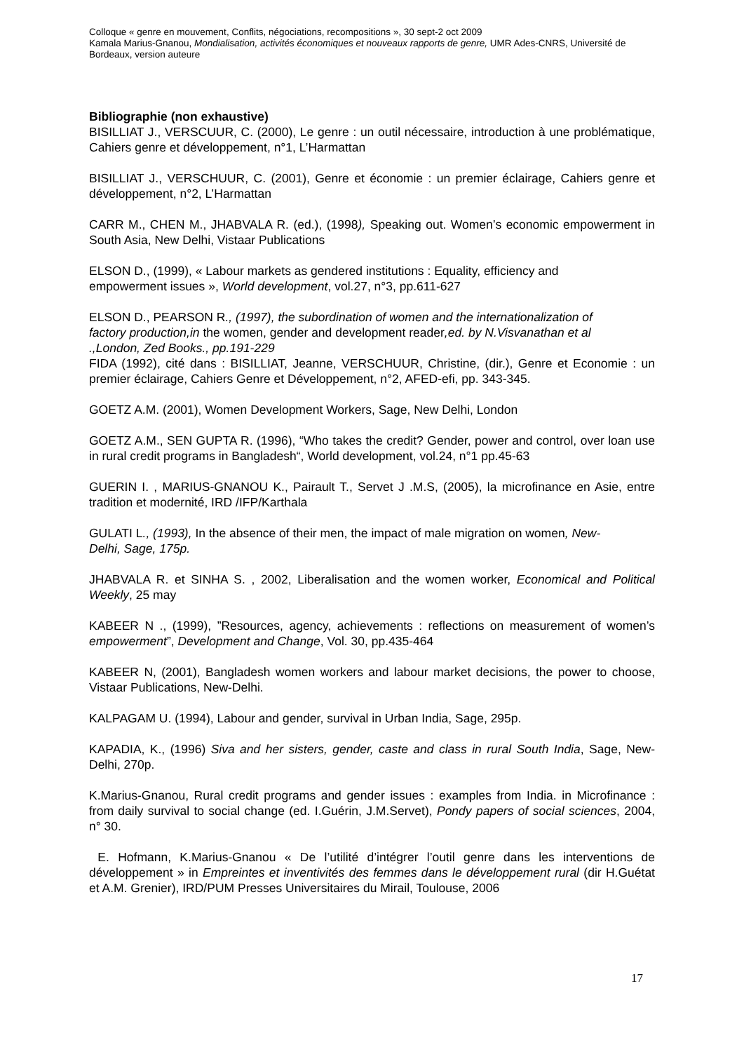Colloque « genre en mouvement, Conflits, négociations, recompositions », 30 sept-2 oct 2009
Kamala Marius-Gnanou, Mondialisation, activités économiques et nouveaux rapports de genre, UMR Ades-CNRS, Université de Bordeaux, version auteure
Bibliographie (non exhaustive)
BISILLIAT J., VERSCUUR, C. (2000), Le genre : un outil nécessaire, introduction à une problématique, Cahiers genre et développement, n°1, L’Harmattan
BISILLIAT J., VERSCHUUR, C. (2001), Genre et économie : un premier éclairage, Cahiers genre et développement, n°2, L’Harmattan
CARR M., CHEN M., JHABVALA R. (ed.), (1998), Speaking out. Women’s economic empowerment in South Asia, New Delhi, Vistaar Publications
ELSON D., (1999), « Labour markets as gendered institutions : Equality, efficiency and empowerment issues », World development, vol.27, n°3, pp.611-627
ELSON D., PEARSON R., (1997), the subordination of women and the internationalization of factory production,in the women, gender and development reader,ed. by N.Visvanathan et al .,London, Zed Books., pp.191-229
FIDA (1992), cité dans : BISILLIAT, Jeanne, VERSCHUUR, Christine, (dir.), Genre et Economie : un premier éclairage, Cahiers Genre et Développement, n°2, AFED-efi, pp. 343-345.
GOETZ A.M. (2001), Women Development Workers, Sage, New Delhi, London
GOETZ A.M., SEN GUPTA R. (1996), “Who takes the credit? Gender, power and control, over loan use in rural credit programs in Bangladesh“, World development, vol.24, n°1 pp.45-63
GUERIN I. , MARIUS-GNANOU K., Pairault T., Servet J .M.S, (2005), la microfinance en Asie, entre tradition et modernité, IRD /IFP/Karthala
GULATI L., (1993), In the absence of their men, the impact of male migration on women, New-Delhi, Sage, 175p.
JHABVALA R. et SINHA S. , 2002, Liberalisation and the women worker, Economical and Political Weekly, 25 may
KABEER N ., (1999), ”Resources, agency, achievements : reflections on measurement of women’s empowerment”, Development and Change, Vol. 30, pp.435-464
KABEER N, (2001), Bangladesh women workers and labour market decisions, the power to choose, Vistaar Publications, New-Delhi.
KALPAGAM U. (1994), Labour and gender, survival in Urban India, Sage, 295p.
KAPADIA, K., (1996) Siva and her sisters, gender, caste and class in rural South India, Sage, New-Delhi, 270p.
K.Marius-Gnanou, Rural credit programs and gender issues : examples from India. in Microfinance : from daily survival to social change (ed. I.Guérin, J.M.Servet), Pondy papers of social sciences, 2004, n° 30.
E. Hofmann, K.Marius-Gnanou « De l’utilité d’intégrer l’outil genre dans les interventions de développement » in Empreintes et inventivités des femmes dans le développement rural (dir H.Guétat et A.M. Grenier), IRD/PUM Presses Universitaires du Mirail, Toulouse, 2006
17